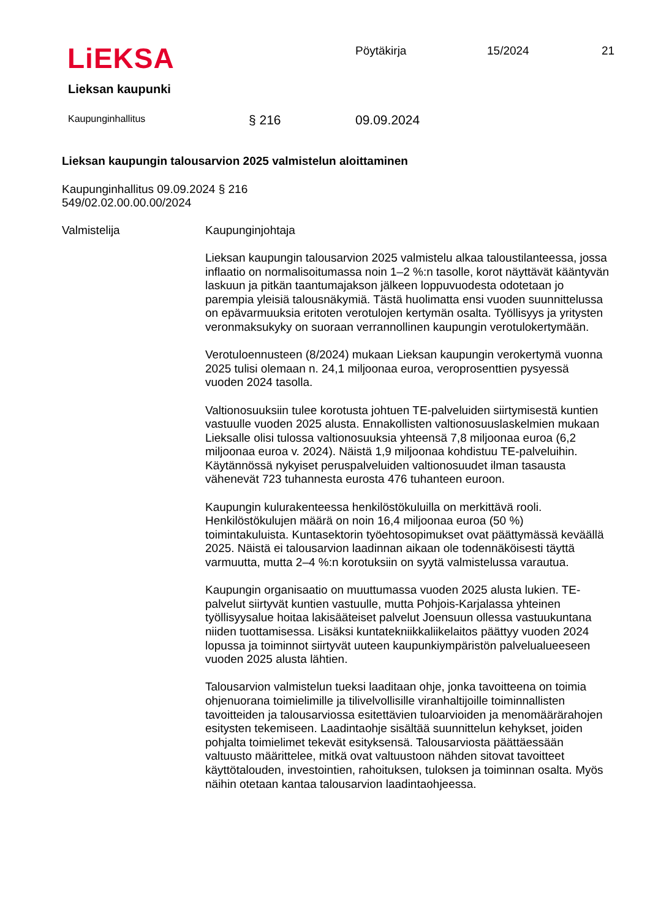LiEKSA
Lieksan kaupunki
Pöytäkirja 15/2024 21
Kaupunginhallitus § 216 09.09.2024
Lieksan kaupungin talousarvion 2025 valmistelun aloittaminen
Kaupunginhallitus 09.09.2024 § 216
549/02.02.00.00.00/2024
Valmistelija Kaupunginjohtaja
Lieksan kaupungin talousarvion 2025 valmistelu alkaa taloustilanteessa, jossa inflaatio on normalisoitumassa noin 1–2 %:n tasolle, korot näyttävät kääntyvän laskuun ja pitkän taantumajakson jälkeen loppuvuodesta odotetaan jo parempia yleisiä talousnäkymiä. Tästä huolimatta ensi vuoden suunnittelussa on epävarmuuksia eritoten verotulojen kertymän osalta. Työllisyys ja yritysten veronmaksukyky on suoraan verrannollinen kaupungin verotulokertymään.
Verotuloennusteen (8/2024) mukaan Lieksan kaupungin verokertymä vuonna 2025 tulisi olemaan n. 24,1 miljoonaa euroa, veroprosenttien pysyessä vuoden 2024 tasolla.
Valtionosuuksiin tulee korotusta johtuen TE-palveluiden siirtymisestä kuntien vastuulle vuoden 2025 alusta. Ennakollisten valtionosuuslaskelmien mukaan Lieksalle olisi tulossa valtionosuuksia yhteensä 7,8 miljoonaa euroa (6,2 miljoonaa euroa v. 2024). Näistä 1,9 miljoonaa kohdistuu TE-palveluihin. Käytännössä nykyiset peruspalveluiden valtionosuudet ilman tasausta vähenevät 723 tuhannesta eurosta 476 tuhanteen euroon.
Kaupungin kulurakenteessa henkilöstökuluilla on merkittävä rooli. Henkilöstökulujen määrä on noin 16,4 miljoonaa euroa (50 %) toimintakuluista. Kuntasektorin työehtosopimukset ovat päättymässä keväällä 2025. Näistä ei talousarvion laadinnan aikaan ole todennäköisesti täyttä varmuutta, mutta 2–4 %:n korotuksiin on syytä valmistelussa varautua.
Kaupungin organisaatio on muuttumassa vuoden 2025 alusta lukien. TE-palvelut siirtyvät kuntien vastuulle, mutta Pohjois-Karjalassa yhteinen työllisyysalue hoitaa lakisääteiset palvelut Joensuun ollessa vastuukuntana niiden tuottamisessa. Lisäksi kuntatekniikkaliikelaitos päättyy vuoden 2024 lopussa ja toiminnot siirtyvät uuteen kaupunkiympäristön palvelualueeseen vuoden 2025 alusta lähtien.
Talousarvion valmistelun tueksi laaditaan ohje, jonka tavoitteena on toimia ohjenuorana toimielimille ja tilivelvollisille viranhaltijoille toiminnallisten tavoitteiden ja talousarviossa esitettävien tuloarvioiden ja menomäärärahojen esitysten tekemiseen. Laadintaohje sisältää suunnittelun kehykset, joiden pohjalta toimielimet tekevät esityksensä. Talousarviosta päättäessään valtuusto määrittelee, mitkä ovat valtuustoon nähden sitovat tavoitteet käyttötalouden, investointien, rahoituksen, tuloksen ja toiminnan osalta. Myös näihin otetaan kantaa talousarvion laadintaohjeessa.